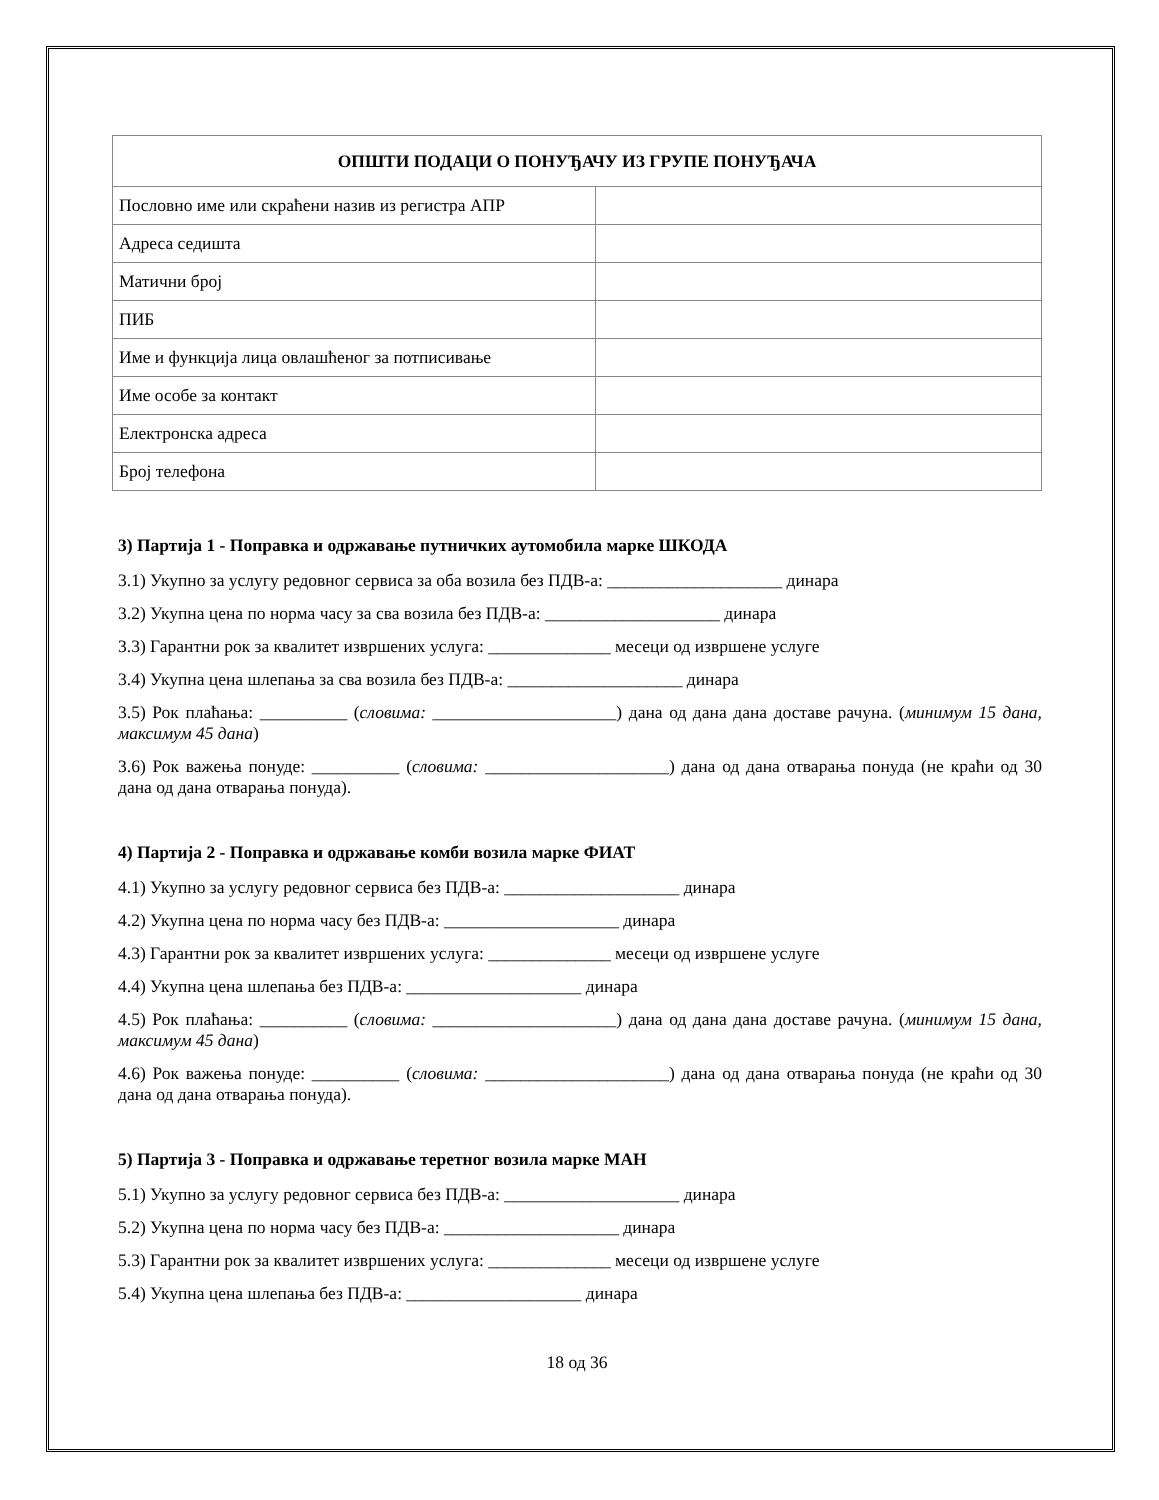| ОПШТИ ПОДАЦИ О ПОНУЂАЧУ ИЗ ГРУПЕ ПОНУЂАЧА | |
| --- | --- |
| Пословно име или скраћени назив из регистра АПР | |
| Адреса седишта | |
| Матични број | |
| ПИБ | |
| Име и функција лица овлашћеног за потписивање | |
| Име особе за контакт | |
| Електронска адреса | |
| Број телефона | |
3) Партија 1 - Поправка и одржавање путничких аутомобила марке ШКОДА
3.1) Укупно за услугу редовног сервиса за оба возила без ПДВ-а: ____________________ динара
3.2) Укупна цена по норма часу за сва возила без ПДВ-а: ____________________ динара
3.3) Гарантни рок за квалитет извршених услуга: ______________ месеци од извршене услуге
3.4) Укупна цена шлепања за сва возила без ПДВ-а: ____________________ динара
3.5) Рок плаћања: __________ (словима: _____________________) дана од дана дана доставе рачуна. (минимум 15 дана, максимум 45 дана)
3.6) Рок важења понуде: __________ (словима: _____________________) дана од дана отварања понуда (не краћи од 30 дана од дана отварања понуда).
4) Партија 2 - Поправка и одржавање комби возила марке ФИАТ
4.1) Укупно за услугу редовног сервиса без ПДВ-а: ____________________ динара
4.2) Укупна цена по норма часу без ПДВ-а: ____________________ динара
4.3) Гарантни рок за квалитет извршених услуга: ______________ месеци од извршене услуге
4.4) Укупна цена шлепања без ПДВ-а: ____________________ динара
4.5) Рок плаћања: __________ (словима: _____________________) дана од дана дана доставе рачуна. (минимум 15 дана, максимум 45 дана)
4.6) Рок важења понуде: __________ (словима: _____________________) дана од дана отварања понуда (не краћи од 30 дана од дана отварања понуда).
5) Партија 3 - Поправка и одржавање теретног возила марке МАН
5.1) Укупно за услугу редовног сервиса без ПДВ-а: ____________________ динара
5.2) Укупна цена по норма часу без ПДВ-а: ____________________ динара
5.3) Гарантни рок за квалитет извршених услуга: ______________ месеци од извршене услуге
5.4) Укупна цена шлепања без ПДВ-а: ____________________ динара
18 од 36